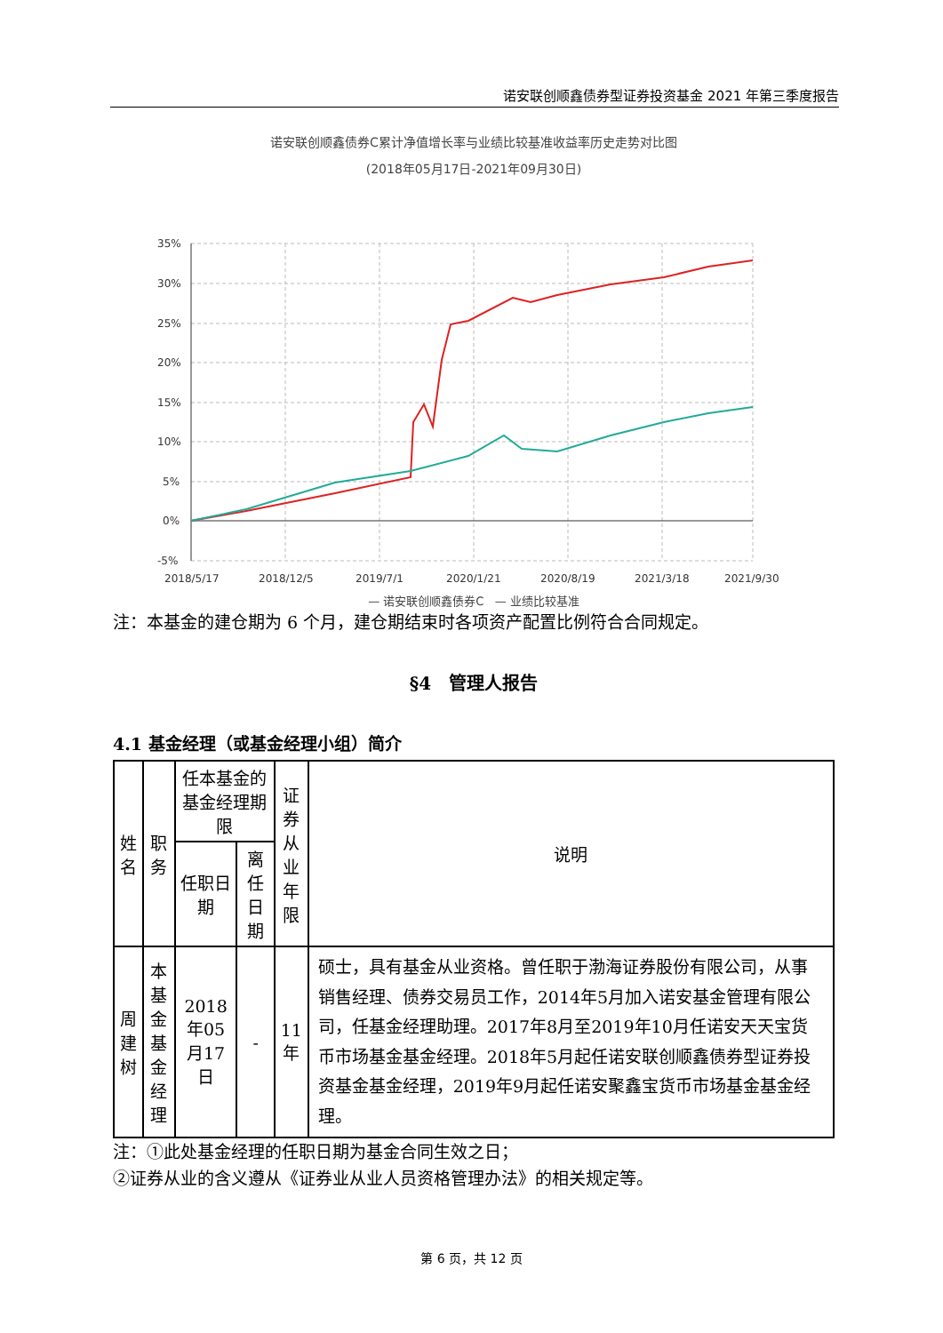诺安联创顺鑫债券型证券投资基金 2021 年第三季度报告
诺安联创顺鑫债券C累计净值增长率与业绩比较基准收益率历史走势对比图
(2018年05月17日-2021年09月30日)
35%
30%
25%
20%
15%
10%
5%
0%
-5%
2018/5/17
2018/12/5
2019/7/1
2020/1/21
2020/8/19
2021/3/18
2021/9/30
— 诺安联创顺鑫债券C — 业绩比较基准
注：本基金的建仓期为 6 个月，建仓期结束时各项资产配置比例符合合同规定。
§4　管理人报告
4.1 基金经理（或基金经理小组）简介
| 姓名 | 职务 | 任本基金的基金经理期限 | | 证券 从业 年限 | 说明 |
| --- | --- | --- | --- | --- | --- |
| | | 任职日期 | 离任日期 | | |
| 周建 树 | 本基金 基金经 理 | 2018年05 月17日 | - | 11年 | 硕士，具有基金从业资格。曾任职于渤海证券股份有限公司，从事销售经理、债券交易员工作，2014年5月加入诺安基金管理有限公司，任基金经理助理。2017年8月至2019年10月任诺安天天宝货币市场基金基金经理。2018年5月起任诺安联创顺鑫债券型证券投资基金基金经理，2019年9月起任诺安聚鑫宝货币市场基金基金经理。 |
注：①此处基金经理的任职日期为基金合同生效之日；
②证券从业的含义遵从《证券业从业人员资格管理办法》的相关规定等。
第 6 页，共 12 页